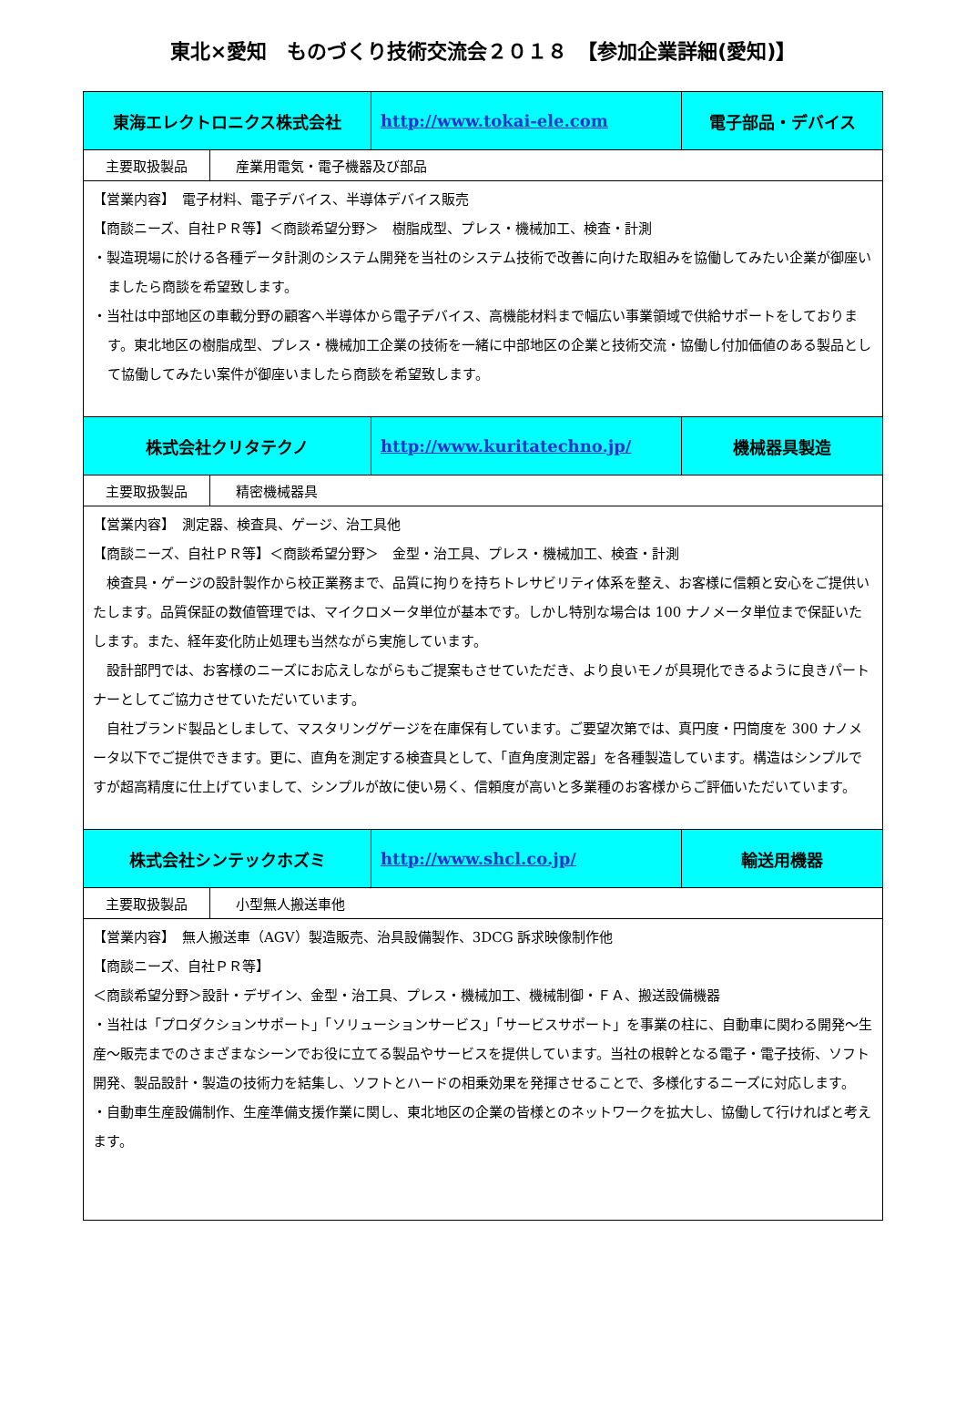東北×愛知　ものづくり技術交流会２０１８　【参加企業詳細(愛知)】
| 東海エレクトロニクス株式会社 | http://www.tokai-ele.com | 電子部品・デバイス |
| / 主要取扱製品 / 産業用電気・電子機器及び部品 / | | |
| 【営業内容】 電子材料、電子デバイス、半導体デバイス販売 【商談ニーズ、自社ＰＲ等】＜商談希望分野＞ 樹脂成型、プレス・機械加工、検査・計測 ・製造現場に於ける各種データ計測のシステム開発を当社のシステム技術で改善に向けた取組みを協働してみたい企業が御座いましたら商談を希望致します。 ・当社は中部地区の車載分野の顧客へ半導体から電子デバイス、高機能材料まで幅広い事業領域で供給サポートをしております。東北地区の樹脂成型、プレス・機械加工企業の技術を一緒に中部地区の企業と技術交流・協働し付加価値のある製品として協働してみたい案件が御座いましたら商談を希望致します。 | | |
| 株式会社クリタテクノ | http://www.kuritatechno.jp/ | 機械器具製造 |
| / 主要取扱製品 / 精密機械器具 / | | |
| 【営業内容】 測定器、検査具、ゲージ、治工具他 【商談ニーズ、自社ＰＲ等】＜商談希望分野＞ 金型・治工具、プレス・機械加工、検査・計測 検査具・ゲージの設計製作から校正業務まで、品質に拘りを持ちトレサビリティ体系を整え、お客様に信頼と安心をご提供いたします。品質保証の数値管理では、マイクロメータ単位が基本です。しかし特別な場合は 100 ナノメータ単位まで保証いたします。また、経年変化防止処理も当然ながら実施しています。 設計部門では、お客様のニーズにお応えしながらもご提案もさせていただき、より良いモノが具現化できるように良きパートナーとしてご協力させていただいています。 自社ブランド製品としまして、マスタリングゲージを在庫保有しています。ご要望次第では、真円度・円筒度を 300 ナノメータ以下でご提供できます。更に、直角を測定する検査具として、「直角度測定器」を各種製造しています。構造はシンプルですが超高精度に仕上げていまして、シンプルが故に使い易く、信頼度が高いと多業種のお客様からご評価いただいています。 | | |
| 株式会社シンテックホズミ | http://www.shcl.co.jp/ | 輸送用機器 |
| / 主要取扱製品 / 小型無人搬送車他 / | | |
| 【営業内容】 無人搬送車（AGV）製造販売、治具設備製作、3DCG 訴求映像制作他 【商談ニーズ、自社ＰＲ等】 ＜商談希望分野＞設計・デザイン、金型・治工具、プレス・機械加工、機械制御・ＦＡ、搬送設備機器 ・当社は「プロダクションサポート」「ソリューションサービス」「サービスサポート」を事業の柱に、自動車に関わる開発～生産～販売までのさまざまなシーンでお役に立てる製品やサービスを提供しています。当社の根幹となる電子・電子技術、ソフト開発、製品設計・製造の技術力を結集し、ソフトとハードの相乗効果を発揮させることで、多様化するニーズに対応します。 ・自動車生産設備制作、生産準備支援作業に関し、東北地区の企業の皆様とのネットワークを拡大し、協働して行ければと考えます。 | | |